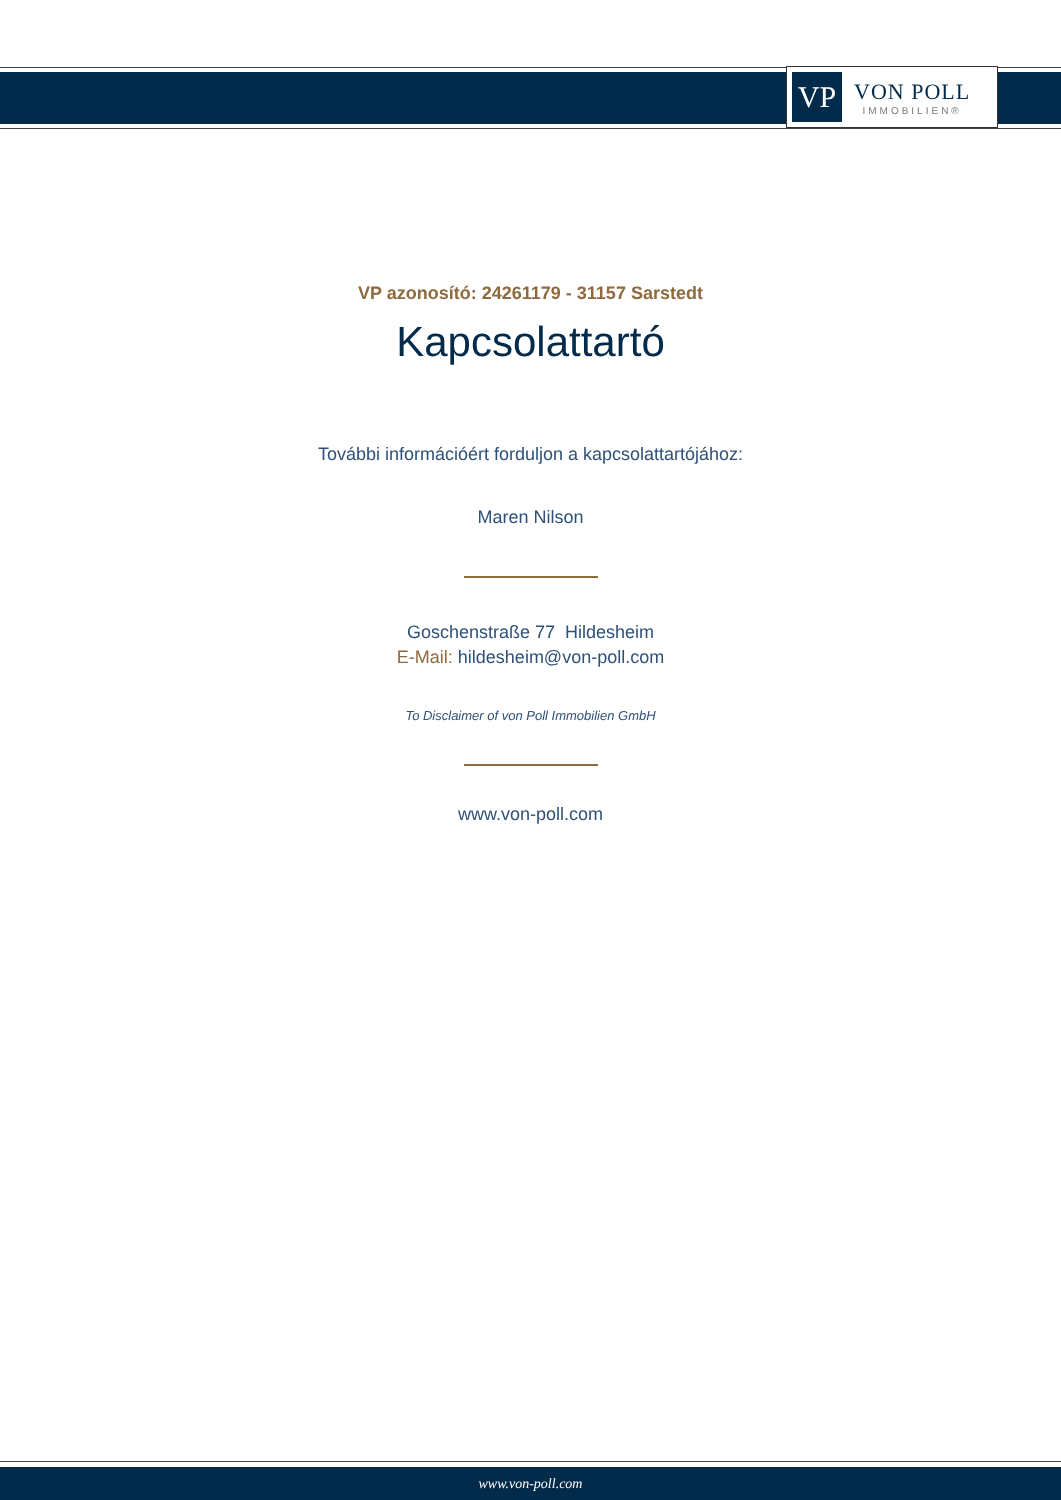VP
VON POLL
IMMOBILIEN®
VP azonosító: 24261179 - 31157 Sarstedt
Kapcsolattartó
További információért forduljon a kapcsolattartójához:
Maren Nilson
Goschenstraße 77 Hildesheim
E-Mail: hildesheim@von-poll.com
To Disclaimer of von Poll Immobilien GmbH
www.von-poll.com
www.von-poll.com